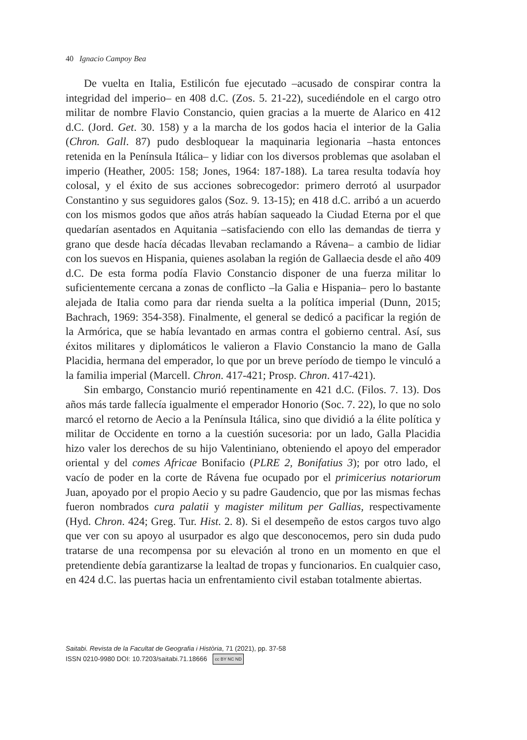40 Ignacio Campoy Bea
De vuelta en Italia, Estilicón fue ejecutado –acusado de conspirar contra la integridad del imperio– en 408 d.C. (Zos. 5. 21-22), sucediéndole en el cargo otro militar de nombre Flavio Constancio, quien gracias a la muerte de Alarico en 412 d.C. (Jord. Get. 30. 158) y a la marcha de los godos hacia el interior de la Galia (Chron. Gall. 87) pudo desbloquear la maquinaria legionaria –hasta entonces retenida en la Península Itálica– y lidiar con los diversos problemas que asolaban el imperio (Heather, 2005: 158; Jones, 1964: 187-188). La tarea resulta todavía hoy colosal, y el éxito de sus acciones sobrecogedor: primero derrotó al usurpador Constantino y sus seguidores galos (Soz. 9. 13-15); en 418 d.C. arribó a un acuerdo con los mismos godos que años atrás habían saqueado la Ciudad Eterna por el que quedarían asentados en Aquitania –satisfaciendo con ello las demandas de tierra y grano que desde hacía décadas llevaban reclamando a Rávena– a cambio de lidiar con los suevos en Hispania, quienes asolaban la región de Gallaecia desde el año 409 d.C. De esta forma podía Flavio Constancio disponer de una fuerza militar lo suficientemente cercana a zonas de conflicto –la Galia e Hispania– pero lo bastante alejada de Italia como para dar rienda suelta a la política imperial (Dunn, 2015; Bachrach, 1969: 354-358). Finalmente, el general se dedicó a pacificar la región de la Armórica, que se había levantado en armas contra el gobierno central. Así, sus éxitos militares y diplomáticos le valieron a Flavio Constancio la mano de Galla Placidia, hermana del emperador, lo que por un breve período de tiempo le vinculó a la familia imperial (Marcell. Chron. 417-421; Prosp. Chron. 417-421).
Sin embargo, Constancio murió repentinamente en 421 d.C. (Filos. 7. 13). Dos años más tarde fallecía igualmente el emperador Honorio (Soc. 7. 22), lo que no solo marcó el retorno de Aecio a la Península Itálica, sino que dividió a la élite política y militar de Occidente en torno a la cuestión sucesoria: por un lado, Galla Placidia hizo valer los derechos de su hijo Valentiniano, obteniendo el apoyo del emperador oriental y del comes Africae Bonifacio (PLRE 2, Bonifatius 3); por otro lado, el vacío de poder en la corte de Rávena fue ocupado por el primicerius notariorum Juan, apoyado por el propio Aecio y su padre Gaudencio, que por las mismas fechas fueron nombrados cura palatii y magister militum per Gallias, respectivamente (Hyd. Chron. 424; Greg. Tur. Hist. 2. 8). Si el desempeño de estos cargos tuvo algo que ver con su apoyo al usurpador es algo que desconocemos, pero sin duda pudo tratarse de una recompensa por su elevación al trono en un momento en que el pretendiente debía garantizarse la lealtad de tropas y funcionarios. En cualquier caso, en 424 d.C. las puertas hacia un enfrentamiento civil estaban totalmente abiertas.
Saitabi. Revista de la Facultat de Geografia i Història, 71 (2021), pp. 37-58
ISSN 0210-9980 DOI: 10.7203/saitabi.71.18666 cc BY NC ND